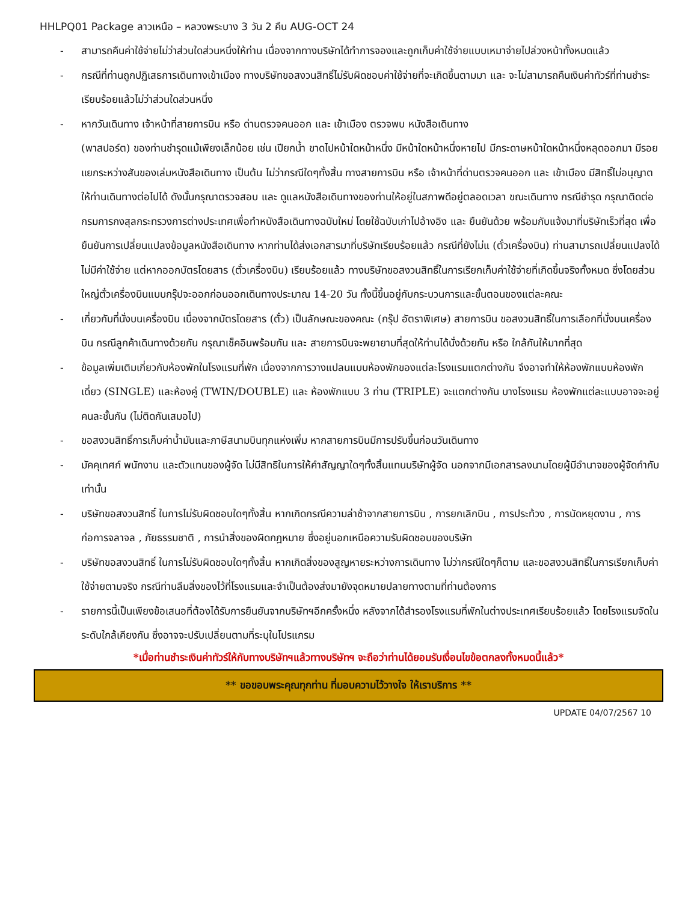HHLPQ01 Package ลาวเหนือ – หลวงพระบาง 3 วัน 2 คืน AUG-OCT 24
- สามารถคืนค่าใช้จ่ายไม่ว่าส่วนใดส่วนหนึ่งให้ท่าน เนื่องจากทางบริษัทได้ทำการจองและถูกเก็บค่าใช้จ่ายแบบเหมาจ่ายไปล่วงหน้าทั้งหมดแล้ว
- กรณีที่ท่านถูกปฏิเสธการเดินทางเข้าเมือง ทางบริษัทขอสงวนสิทธิ์ไม่รับผิดชอบค่าใช้จ่ายที่จะเกิดขึ้นตามมา และ จะไม่สามารถคืนเงินค่าทัวร์ที่ท่านชำระเรียบร้อยแล้วไม่ว่าส่วนใดส่วนหนึ่ง
- หากวันเดินทาง เจ้าหน้าที่สายการบิน หรือ ด่านตรวจคนออก และ เข้าเมือง ตรวจพบ หนังสือเดินทาง
(พาสปอร์ต) ของท่านชำรุดแม้เพียงเล็กน้อย เช่น เปียกน้ำ ขาดไปหน้าใดหน้าหนึ่ง มีหน้าใดหน้าหนึ่งหายไป มีกระดาษหน้าใดหน้าหนึ่งหลุดออกมา มีรอยแยกระหว่างสันของเล่มหนังสือเดินทาง เป็นต้น ไม่ว่ากรณีใดๆทั้งสิ้น ทางสายการบิน หรือ เจ้าหน้าที่ด่านตรวจคนออก และ เข้าเมือง มีสิทธิ์ไม่อนุญาตให้ท่านเดินทางต่อไปได้ ดังนั้นกรุณาตรวจสอบ และ ดูแลหนังสือเดินทางของท่านให้อยู่ในสภาพดีอยู่ตลอดเวลา ขณะเดินทาง กรณีชำรุด กรุณาติดต่อกรมการกงสุลกระทรวงการต่างประเทศเพื่อทำหนังสือเดินทางฉบับใหม่ โดยใช้ฉบับเก่าไปอ้างอิง และ ยืนยันด้วย พร้อมกับแจ้งมาที่บริษัทเร็วที่สุด เพื่อยืนยันการเปลี่ยนแปลงข้อมูลหนังสือเดินทาง หากท่านได้ส่งเอกสารมาที่บริษัทเรียบร้อยแล้ว กรณีที่ยังไม่แ (ตั๋วเครื่องบิน) ท่านสามารถเปลี่ยนแปลงได้ไม่มีค่าใช้จ่าย แต่หากออกบัตรโดยสาร (ตั๋วเครื่องบิน) เรียบร้อยแล้ว ทางบริษัทขอสงวนสิทธิ์ในการเรียกเก็บค่าใช้จ่ายที่เกิดขึ้นจริงทั้งหมด ซึ่งโดยส่วนใหญ่ตั๋วเครื่องบินแบบกรุ๊ปจะออกก่อนออกเดินทางประมาณ 14-20 วัน ทั้งนี้ขึ้นอยู่กับกระบวนการและขั้นตอนของแต่ละคณะ
- เกี่ยวกับที่นั่งบนเครื่องบิน เนื่องจากบัตรโดยสาร (ตั๋ว) เป็นลักษณะของคณะ (กรุ๊ป อัตราพิเศษ) สายการบิน ขอสงวนสิทธิ์ในการเลือกที่นั่งบนเครื่องบิน กรณีลูกค้าเดินทางด้วยกัน กรุณาเช็คอินพร้อมกัน และ สายการบินจะพยายามที่สุดให้ท่านได้นั่งด้วยกัน หรือ ใกล้กันให้มากที่สุด
- ข้อมูลเพิ่มเติมเกี่ยวกับห้องพักในโรงแรมที่พัก เนื่องจากการวางแปลนแบบห้องพักของแต่ละโรงแรมแตกต่างกัน จึงอาจทำให้ห้องพักแบบห้องพักเดี่ยว (SINGLE) และห้องคู่ (TWIN/DOUBLE) และ ห้องพักแบบ 3 ท่าน (TRIPLE) จะแตกต่างกัน บางโรงแรม ห้องพักแต่ละแบบอาจจะอยู่คนละชั้นกัน (ไม่ติดกันเสมอไป)
- ขอสงวนสิทธิ์การเก็บค่าน้ำมันและภาษีสนามบินทุกแห่งเพิ่ม หากสายการบินมีการปรับขึ้นก่อนวันเดินทาง
- มัคคุเทศก์ พนักงาน และตัวแทนของผู้จัด ไม่มีสิทธิในการให้คำสัญญาใดๆทั้งสิ้นแทนบริษัทผู้จัด นอกจากมีเอกสารลงนามโดยผู้มีอำนาจของผู้จัดกำกับเท่านั้น
- บริษัทขอสงวนสิทธิ์ ในการไม่รับผิดชอบใดๆทั้งสิ้น หากเกิดกรณีความล่าช้าจากสายการบิน , การยกเลิกบิน , การประท้วง , การนัดหยุดงาน , การก่อการจลาจล , ภัยธรรมชาติ , การนำสิ่งของผิดกฎหมาย ซึ่งอยู่นอกเหนือความรับผิดชอบของบริษัท
- บริษัทขอสงวนสิทธิ์ ในการไม่รับผิดชอบใดๆทั้งสิ้น หากเกิดสิ่งของสูญหายระหว่างการเดินทาง ไม่ว่ากรณีใดๆก็ตาม และขอสงวนสิทธิ์ในการเรียกเก็บค่าใช้จ่ายตามจริง กรณีท่านลืมสิ่งของไว้ที่โรงแรมและจำเป็นต้องส่งมายังจุดหมายปลายทางตามที่ท่านต้องการ
- รายการนี้เป็นเพียงข้อเสนอที่ต้องได้รับการยืนยันจากบริษัทฯอีกครั้งหนึ่ง หลังจากได้สำรองโรงแรมที่พักในต่างประเทศเรียบร้อยแล้ว โดยโรงแรมจัดในระดับใกล้เคียงกัน ซึ่งอาจจะปรับเปลี่ยนตามที่ระบุในโปรแกรม
*เมื่อท่านชำระเงินค่าทัวร์ให้กับทางบริษัทฯแล้วทางบริษัทฯ จะถือว่าท่านได้ยอมรับเงื่อนไขข้อตกลงทั้งหมดนี้แล้ว*
** ขอขอบพระคุณทุกท่าน ที่มอบความไว้วางใจ ให้เราบริการ **
UPDATE 04/07/2567 10